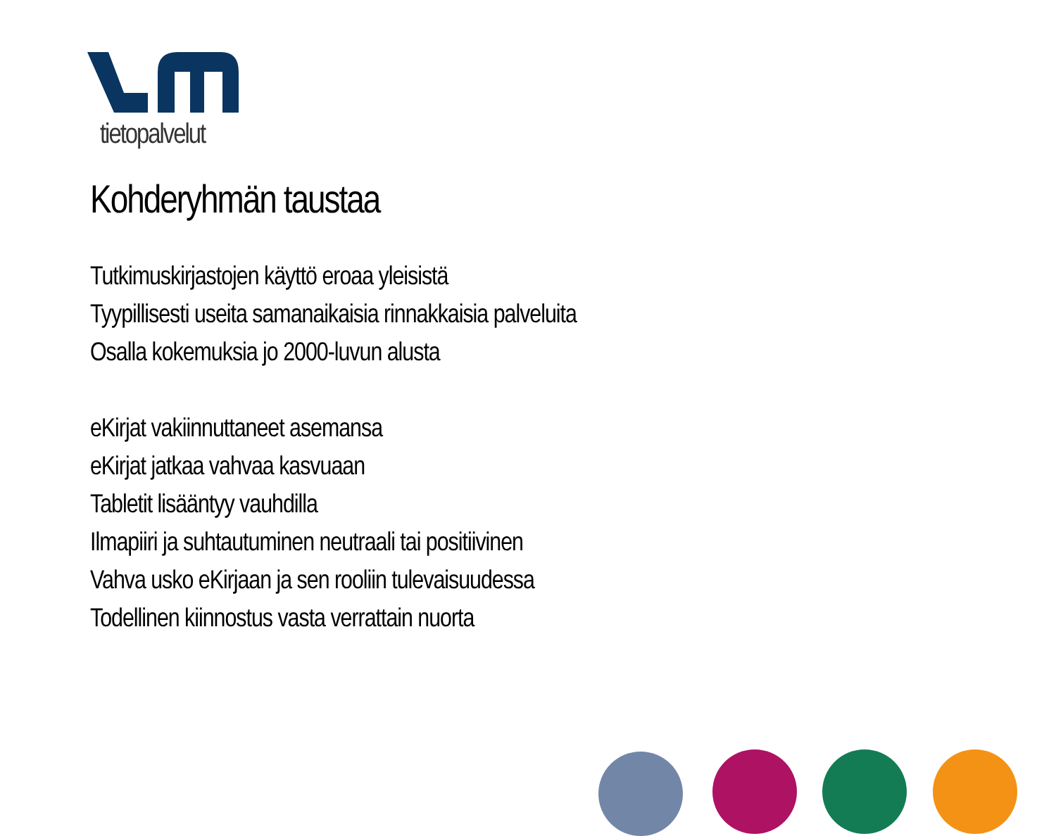tietopalvelut
Kohderyhmän taustaa
Tutkimuskirjastojen käyttö eroaa yleisistä
Tyypillisesti useita samanaikaisia rinnakkaisia palveluita
Osalla kokemuksia jo 2000-luvun alusta
eKirjat vakiinnuttaneet asemansa
eKirjat jatkaa vahvaa kasvuaan
Tabletit lisääntyy vauhdilla
Ilmapiiri ja suhtautuminen neutraali tai positiivinen
Vahva usko eKirjaan ja sen rooliin tulevaisuudessa
Todellinen kiinnostus vasta verrattain nuorta